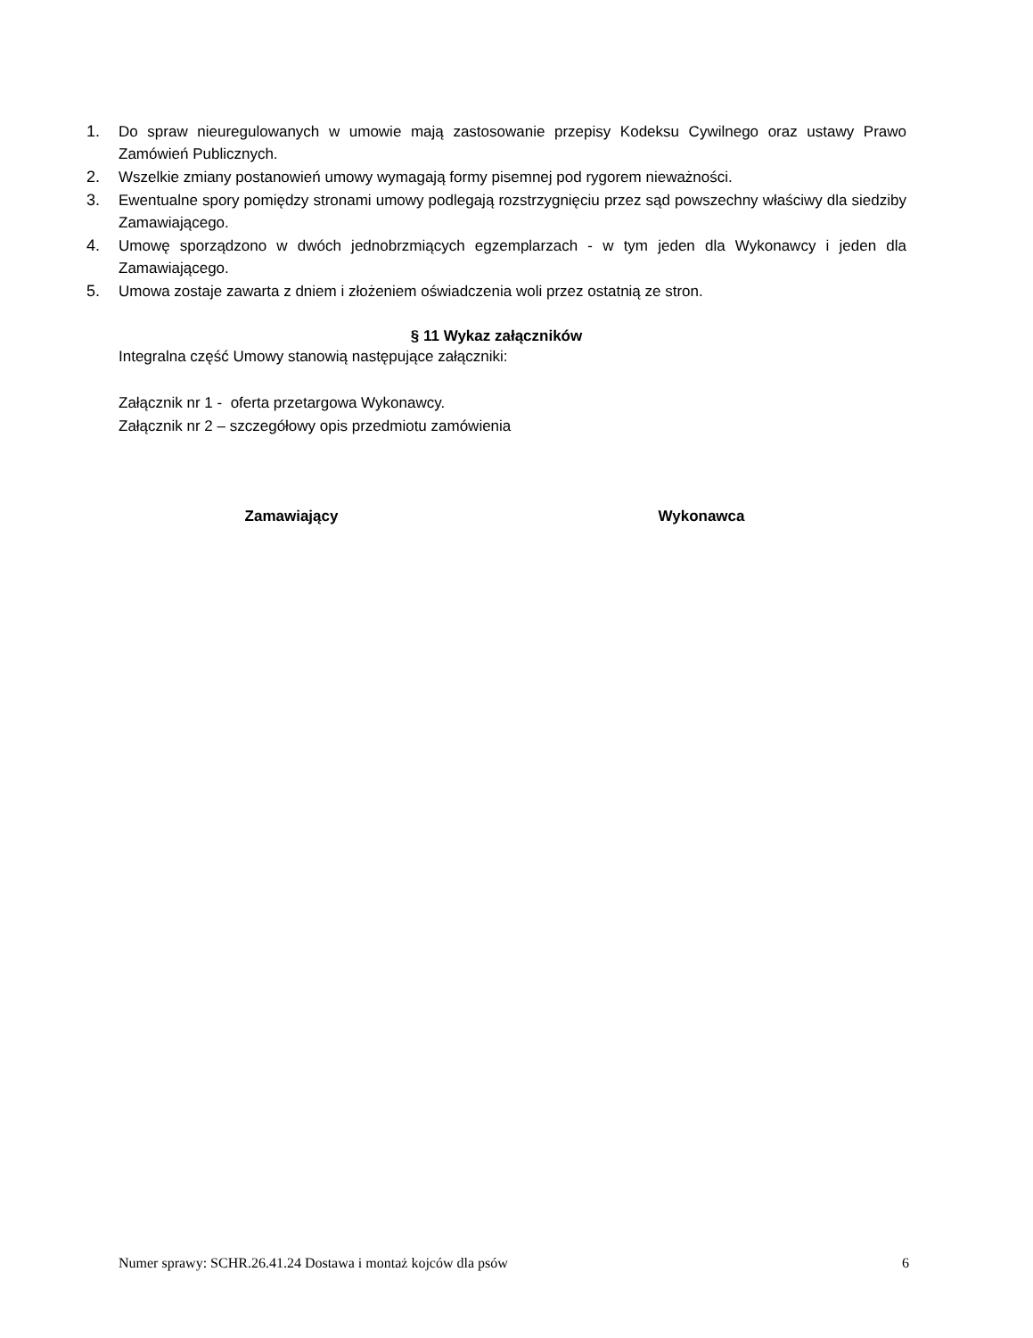1. Do spraw nieuregulowanych w umowie mają zastosowanie przepisy Kodeksu Cywilnego oraz ustawy Prawo Zamówień Publicznych.
2. Wszelkie zmiany postanowień umowy wymagają formy pisemnej pod rygorem nieważności.
3. Ewentualne spory pomiędzy stronami umowy podlegają rozstrzygnięciu przez sąd powszechny właściwy dla siedziby Zamawiającego.
4. Umowę sporządzono w dwóch jednobrzmiących egzemplarzach - w tym jeden dla Wykonawcy i jeden dla Zamawiającego.
5. Umowa zostaje zawarta z dniem i złożeniem oświadczenia woli przez ostatnią ze stron.
§ 11 Wykaz załączników
Integralna część Umowy stanowią następujące załączniki:
Załącznik nr 1 - oferta przetargowa Wykonawcy.
Załącznik nr 2 – szczegółowy opis przedmiotu zamówienia
Zamawiający Wykonawca
Numer sprawy: SCHR.26.41.24 Dostawa i montaż kojców dla psów 6